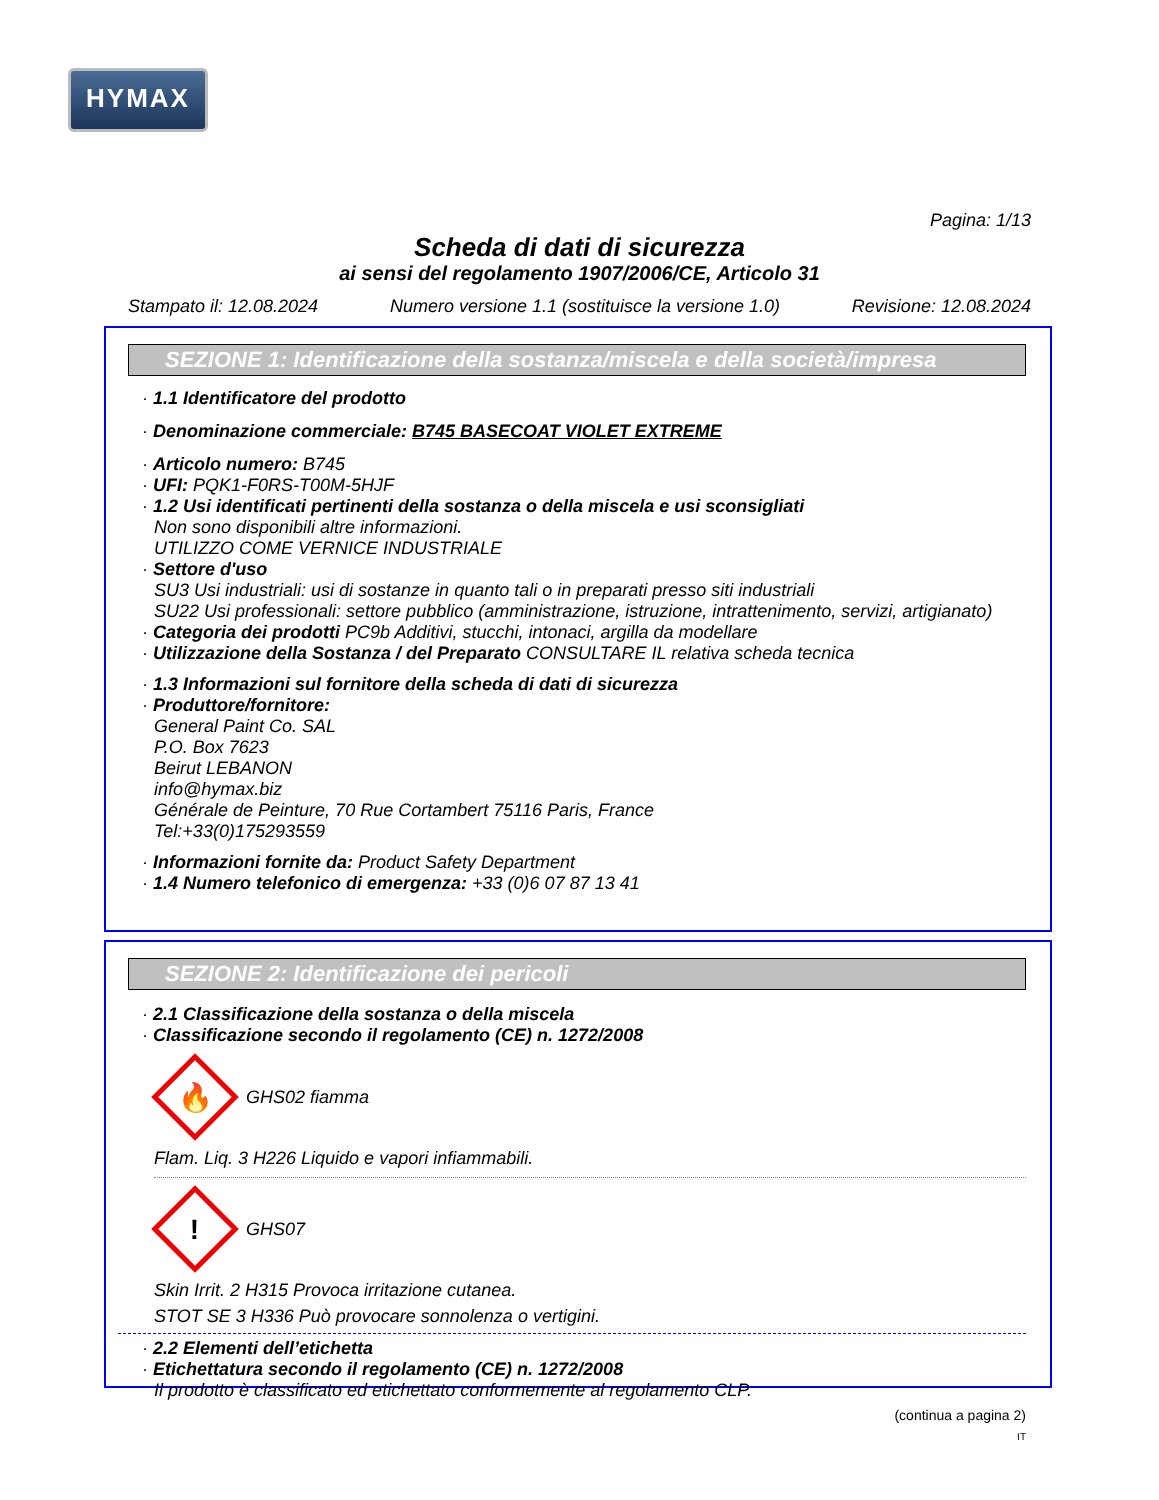HYMAX
Pagina: 1/13
Scheda di dati di sicurezza
ai sensi del regolamento 1907/2006/CE, Articolo 31
Stampato il: 12.08.2024 Numero versione 1.1 (sostituisce la versione 1.0) Revisione: 12.08.2024
SEZIONE 1: Identificazione della sostanza/miscela e della società/impresa
· 1.1 Identificatore del prodotto
· Denominazione commerciale: B745 BASECOAT VIOLET EXTREME
· Articolo numero: B745
· UFI: PQK1-F0RS-T00M-5HJF
· 1.2 Usi identificati pertinenti della sostanza o della miscela e usi sconsigliati
Non sono disponibili altre informazioni.
UTILIZZO COME VERNICE INDUSTRIALE
· Settore d'uso
SU3 Usi industriali: usi di sostanze in quanto tali o in preparati presso siti industriali
SU22 Usi professionali: settore pubblico (amministrazione, istruzione, intrattenimento, servizi, artigianato)
· Categoria dei prodotti PC9b Additivi, stucchi, intonaci, argilla da modellare
· Utilizzazione della Sostanza / del Preparato CONSULTARE IL relativa scheda tecnica
· 1.3 Informazioni sul fornitore della scheda di dati di sicurezza
· Produttore/fornitore:
General Paint Co. SAL
P.O. Box 7623
Beirut LEBANON
info@hymax.biz
Générale de Peinture, 70 Rue Cortambert 75116 Paris, France
Tel:+33(0)175293559
· Informazioni fornite da: Product Safety Department
· 1.4 Numero telefonico di emergenza: +33 (0)6 07 87 13 41
SEZIONE 2: Identificazione dei pericoli
· 2.1 Classificazione della sostanza o della miscela
· Classificazione secondo il regolamento (CE) n. 1272/2008
🔥
GHS02 fiamma
Flam. Liq. 3 H226 Liquido e vapori infiammabili.
!
GHS07
Skin Irrit. 2 H315 Provoca irritazione cutanea.
STOT SE 3 H336 Può provocare sonnolenza o vertigini.
· 2.2 Elementi dell’etichetta
· Etichettatura secondo il regolamento (CE) n. 1272/2008
Il prodotto è classificato ed etichettato conformemente al regolamento CLP.
(continua a pagina 2)
IT